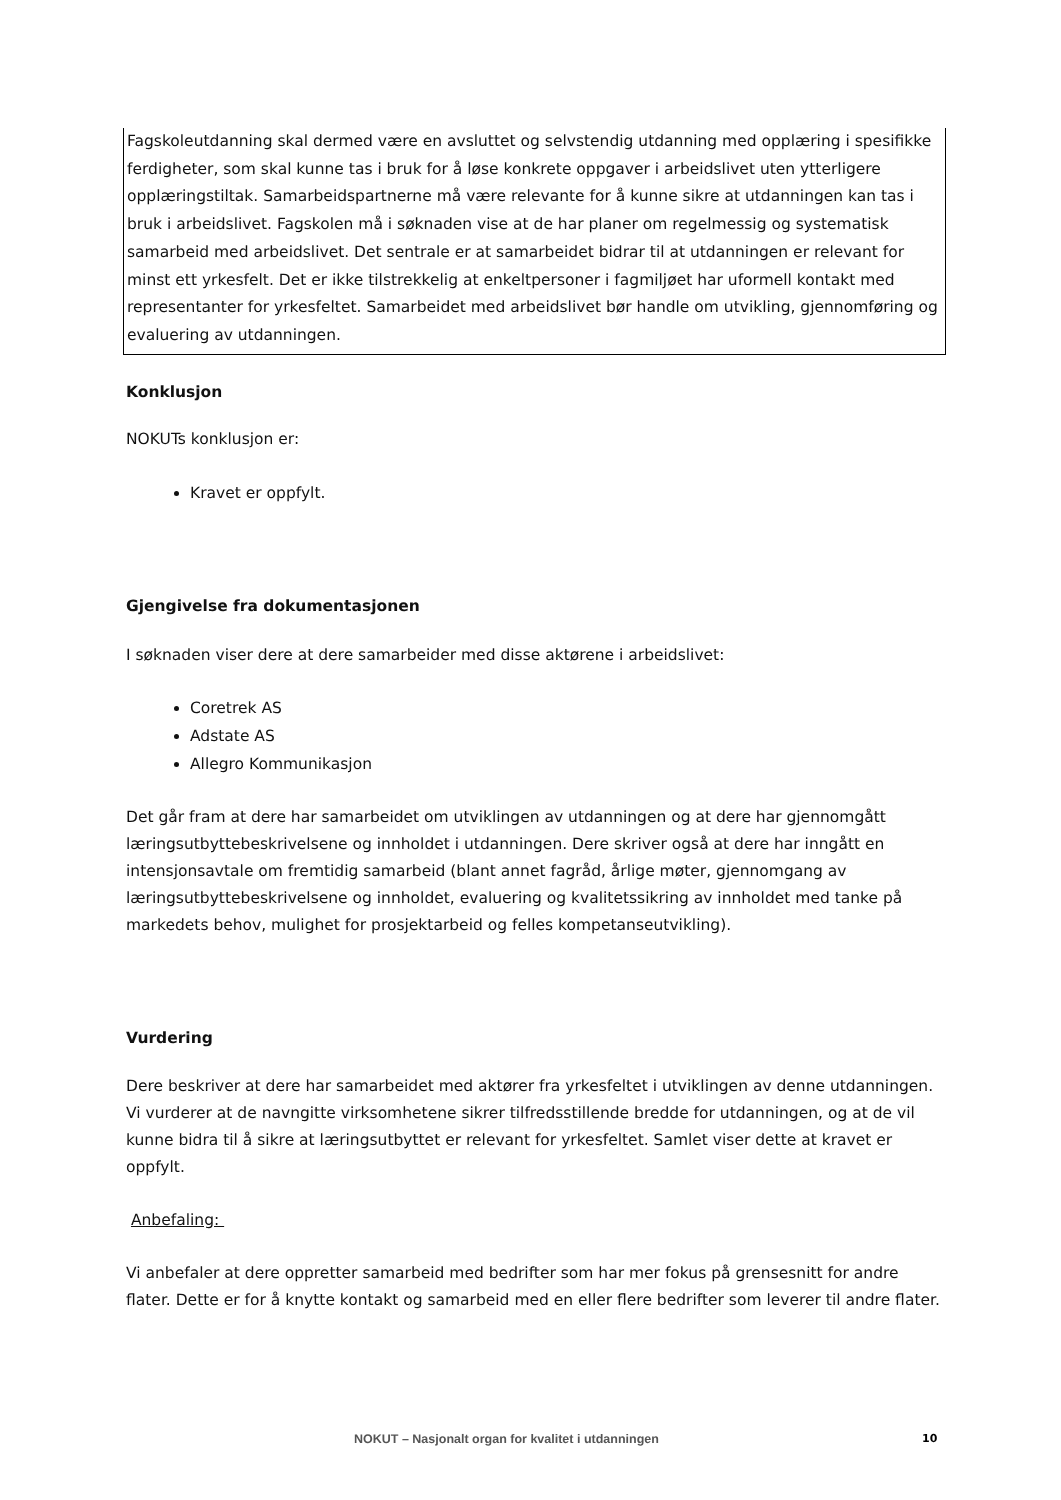Fagskoleutdanning skal dermed være en avsluttet og selvstendig utdanning med opplæring i spesifikke ferdigheter, som skal kunne tas i bruk for å løse konkrete oppgaver i arbeidslivet uten ytterligere opplæringstiltak. Samarbeidspartnerne må være relevante for å kunne sikre at utdanningen kan tas i bruk i arbeidslivet. Fagskolen må i søknaden vise at de har planer om regelmessig og systematisk samarbeid med arbeidslivet. Det sentrale er at samarbeidet bidrar til at utdanningen er relevant for minst ett yrkesfelt. Det er ikke tilstrekkelig at enkeltpersoner i fagmiljøet har uformell kontakt med representanter for yrkesfeltet. Samarbeidet med arbeidslivet bør handle om utvikling, gjennomføring og evaluering av utdanningen.
Konklusjon
NOKUTs konklusjon er:
Kravet er oppfylt.
Gjengivelse fra dokumentasjonen
I søknaden viser dere at dere samarbeider med disse aktørene i arbeidslivet:
Coretrek AS
Adstate AS
Allegro Kommunikasjon
Det går fram at dere har samarbeidet om utviklingen av utdanningen og at dere har gjennomgått læringsutbyttebeskrivelsene og innholdet i utdanningen. Dere skriver også at dere har inngått en intensjonsavtale om fremtidig samarbeid (blant annet fagråd, årlige møter, gjennomgang av læringsutbyttebeskrivelsene og innholdet, evaluering og kvalitetssikring av innholdet med tanke på markedets behov, mulighet for prosjektarbeid og felles kompetanseutvikling).
Vurdering
Dere beskriver at dere har samarbeidet med aktører fra yrkesfeltet i utviklingen av denne utdanningen. Vi vurderer at de navngitte virksomhetene sikrer tilfredsstillende bredde for utdanningen, og at de vil kunne bidra til å sikre at læringsutbyttet er relevant for yrkesfeltet. Samlet viser dette at kravet er oppfylt.
Anbefaling:
Vi anbefaler at dere oppretter samarbeid med bedrifter som har mer fokus på grensesnitt for andre flater. Dette er for å knytte kontakt og samarbeid med en eller flere bedrifter som leverer til andre flater.
NOKUT – Nasjonalt organ for kvalitet i utdanningen 10